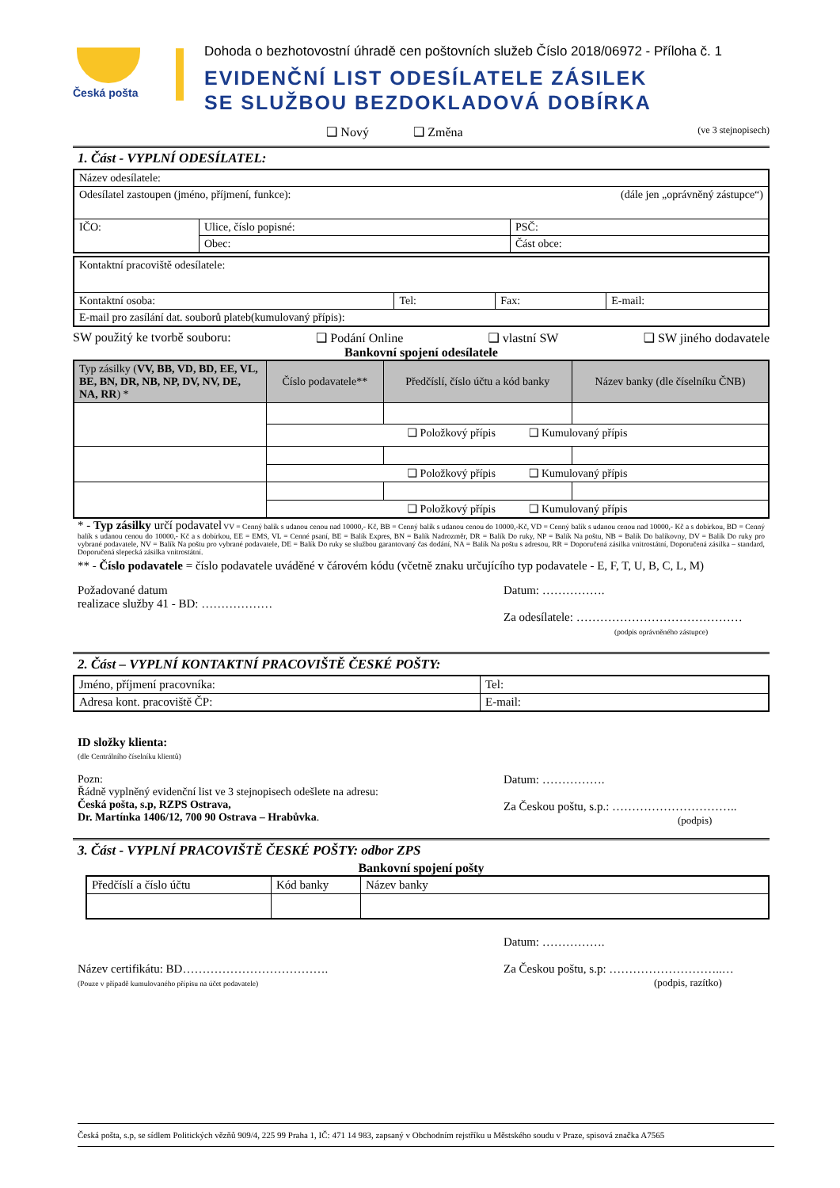Česká pošta
Dohoda o bezhotovostní úhradě cen poštovních služeb Číslo 2018/06972 - Příloha č. 1
EVIDENČNÍ LIST ODESÍLATELE ZÁSILEK
SE SLUŽBOU BEZDOKLADOVÁ DOBÍRKA
❑ Nový ❑ Změna (ve 3 stejnopisech)
1. Část - VYPLNÍ ODESÍLATEL:
| Název odesílatele: | | | |
| Odesílatel zastoupen (jméno, příjmení, funkce): (dále jen „oprávněný zástupce“) | | | |
| IČO: | Ulice, číslo popisné: | | PSČ: |
| | Obec: | Část obce: | |
| Kontaktní pracoviště odesílatele: | | | |
| Kontaktní osoba: | Tel: | Fax: | E-mail: |
| E-mail pro zasílání dat. souborů plateb(kumulovaný přípis): | | | |
SW použitý ke tvorbě souboru: ❑ Podání Online ❑ vlastní SW ❑ SW jiného dodavatele
Bankovní spojení odesílatele
| Typ zásilky ( VV, BB, VD, BD, EE, VL, BE, BN, DR, NB, NP, DV, NV, DE, NA, RR ) * | Číslo podavatele** | Předčíslí, číslo účtu a kód banky | Název banky (dle číselníku ČNB) |
| --- | --- | --- | --- |
| | ❑ Položkový přípis ❑ Kumulovaný přípis | | |
| | ❑ Položkový přípis ❑ Kumulovaný přípis | | |
| | ❑ Položkový přípis ❑ Kumulovaný přípis | | |
* - Typ zásilky určí podavatel VV = Cenný balík s udanou cenou nad 10000,- Kč, BB = Cenný balík s udanou cenou do 10000,-Kč, VD = Cenný balík s udanou cenou nad 10000,- Kč a s dobírkou, BD = Cenný balík s udanou cenou do 10000,- Kč a s dobírkou, EE = EMS, VL = Cenné psaní, BE = Balík Expres, BN = Balík Nadrozměr, DR = Balík Do ruky, NP = Balík Na poštu, NB = Balík Do balíkovny, DV = Balík Do ruky pro vybrané podavatele, NV = Balík Na poštu pro vybrané podavatele, DE = Balík Do ruky se službou garantovaný čas dodání, NA = Balík Na poštu s adresou, RR = Doporučená zásilka vnitrostátní, Doporučená zásilka – standard, Doporučená slepecká zásilka vnitrostátní.
** - Číslo podavatele = číslo podavatele uváděné v čárovém kódu (včetně znaku určujícího typ podavatele - E, F, T, U, B, C, L, M)
Požadované datum
realizace služby 41 - BD: ………………
Datum: …………….
Za odesílatele: ……………………………………
(podpis oprávněného zástupce)
2. Část – VYPLNÍ KONTAKTNÍ PRACOVIŠTĚ ČESKÉ POŠTY:
| Jméno, příjmení pracovníka: | Tel: |
| Adresa kont. pracoviště ČP: | E-mail: |
ID složky klienta:
(dle Centrálního číselníku klientů)
Pozn:
Řádně vyplněný evidenční list ve 3 stejnopisech odešlete na adresu:
Česká pošta, s.p, RZPS Ostrava,
Dr. Martínka 1406/12, 700 90 Ostrava – Hrabůvka.
Datum: …………….
Za Českou poštu, s.p.: …………………………..
(podpis)
3. Část - VYPLNÍ PRACOVIŠTĚ ČESKÉ POŠTY: odbor ZPS
Bankovní spojení pošty
| Předčíslí a číslo účtu | Kód banky | Název banky |
Název certifikátu: BD……………………………….
(Pouze v případě kumulovaného přípisu na účet podavatele)
Datum: …………….
Za Českou poštu, s.p: ………………………..…
(podpis, razítko)
Česká pošta, s.p, se sídlem Politických vězňů 909/4, 225 99 Praha 1, IČ: 471 14 983, zapsaný v Obchodním rejstříku u Městského soudu v Praze, spisová značka A7565